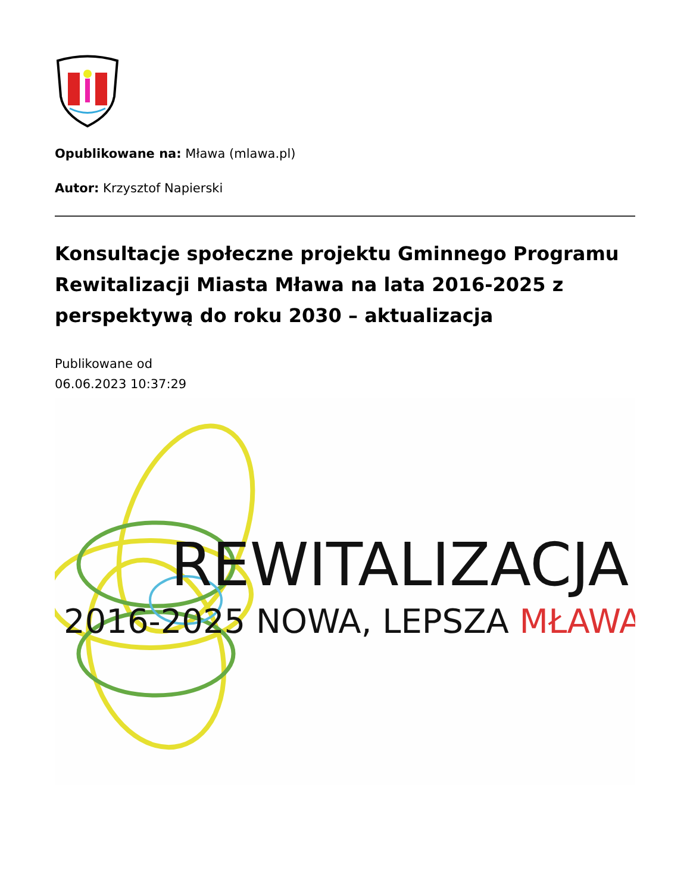Opublikowane na: Mława (mlawa.pl)
Autor: Krzysztof Napierski
Konsultacje społeczne projektu Gminnego Programu Rewitalizacji Miasta Mława na lata 2016-2025 z perspektywą do roku 2030 – aktualizacja
Publikowane od
06.06.2023 10:37:29
REWITALIZACJA
2016-2025 NOWA, LEPSZA MŁAWA